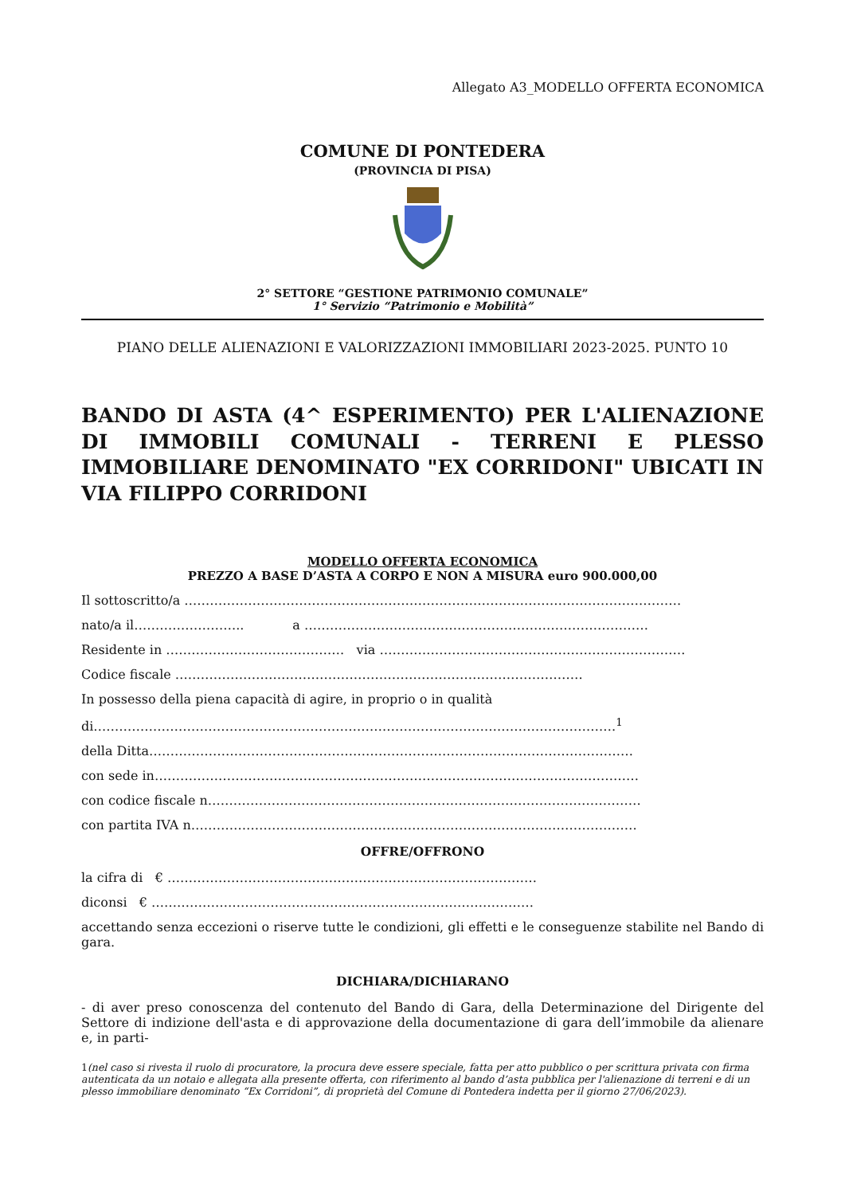Allegato A3_MODELLO OFFERTA ECONOMICA
COMUNE DI PONTEDERA
(PROVINCIA DI PISA)
2° SETTORE “GESTIONE PATRIMONIO COMUNALE”
1° Servizio “Patrimonio e Mobilità”
PIANO DELLE ALIENAZIONI E VALORIZZAZIONI IMMOBILIARI 2023-2025. PUNTO 10
BANDO DI ASTA (4^ ESPERIMENTO) PER L'ALIENAZIONE DI IMMOBILI COMUNALI - TERRENI E PLESSO IMMOBILIARE DENOMINATO "EX CORRIDONI" UBICATI IN VIA FILIPPO CORRIDONI
MODELLO OFFERTA ECONOMICA
PREZZO A BASE D’ASTA A CORPO E NON A MISURA euro 900.000,00
Il sottoscritto/a ………………………………………………………………………………………………………
nato/a il…………………….. a ………………………………………………………………………
Residente in …………………………………… via ………………………………………………………………
Codice fiscale ……………………………………………………………………………………
In possesso della piena capacità di agire, in proprio o in qualità
di……………………………………………………………………………………………………………<sup>1</sup>
della Ditta……………………………………………………………………………………………………
con sede in……………………………………………………………………………………………………
con codice fiscale n…………………………………………………………………………………………
con partita IVA n……………………………………………………………………………………………
OFFRE/OFFRONO
la cifra di € ……………………………………………………………………………
diconsi € ………………………………………………………………………………
accettando senza eccezioni o riserve tutte le condizioni, gli effetti e le conseguenze stabilite nel Bando di gara.
DICHIARA/DICHIARANO
- di aver preso conoscenza del contenuto del Bando di Gara, della Determinazione del Dirigente del Settore di indizione dell'asta e di approvazione della documentazione di gara dell’immobile da alienare e, in parti-
1(nel caso si rivesta il ruolo di procuratore, la procura deve essere speciale, fatta per atto pubblico o per scrittura privata con firma autenticata da un notaio e allegata alla presente offerta, con riferimento al bando d’asta pubblica per l'alienazione di terreni e di un plesso immobiliare denominato “Ex Corridoni”, di proprietà del Comune di Pontedera indetta per il giorno 27/06/2023).